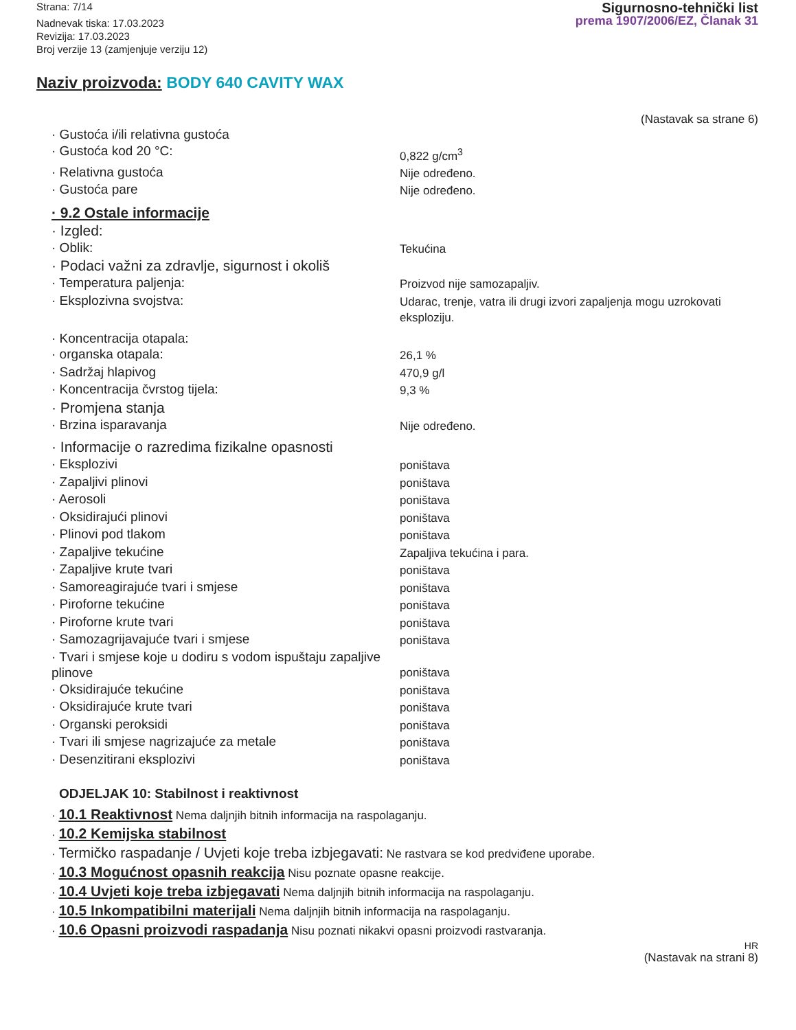Strana: 7/14
Nadnevak tiska: 17.03.2023
Revizija: 17.03.2023
Broj verzije 13 (zamjenjuje verziju 12)
Sigurnosno-tehnički list
prema 1907/2006/EZ, Članak 31
Naziv proizvoda: BODY 640 CAVITY WAX
(Nastavak sa strane 6)
· Gustoća i/ili relativna gustoća
· Gustoća kod 20 °C: 0,822 g/cm<sup>3</sup>
· Relativna gustoća Nije određeno.
· Gustoća pare Nije određeno.
· 9.2 Ostale informacije
· Izgled:
· Oblik: Tekućina
· Podaci važni za zdravlje, sigurnost i okoliš
· Temperatura paljenja: Proizvod nije samozapaljiv.
· Eksplozivna svojstva: Udarac, trenje, vatra ili drugi izvori zapaljenja mogu uzrokovati eksploziju.
· Koncentracija otapala:
· organska otapala: 26,1 %
· Sadržaj hlapivog 470,9 g/l
· Koncentracija čvrstog tijela: 9,3 %
· Promjena stanja
· Brzina isparavanja Nije određeno.
· Informacije o razredima fizikalne opasnosti
· Eksplozivi poništava
· Zapaljivi plinovi poništava
· Aerosoli poništava
· Oksidirajući plinovi poništava
· Plinovi pod tlakom poništava
· Zapaljive tekućine Zapaljiva tekućina i para.
· Zapaljive krute tvari poništava
· Samoreagirajuće tvari i smjese poništava
· Piroforne tekućine poništava
· Piroforne krute tvari poništava
· Samozagrijavajuće tvari i smjese poništava
· Tvari i smjese koje u dodiru s vodom ispuštaju zapaljive plinove
poništava
· Oksidirajuće tekućine poništava
· Oksidirajuće krute tvari poništava
· Organski peroksidi poništava
· Tvari ili smjese nagrizajuće za metale poništava
· Desenzitirani eksplozivi poništava
ODJELJAK 10: Stabilnost i reaktivnost
· 10.1 Reaktivnost Nema daljnjih bitnih informacija na raspolaganju.
· 10.2 Kemijska stabilnost
· Termičko raspadanje / Uvjeti koje treba izbjegavati: Ne rastvara se kod predviđene uporabe.
· 10.3 Mogućnost opasnih reakcija Nisu poznate opasne reakcije.
· 10.4 Uvjeti koje treba izbjegavati Nema daljnjih bitnih informacija na raspolaganju.
· 10.5 Inkompatibilni materijali Nema daljnjih bitnih informacija na raspolaganju.
· 10.6 Opasni proizvodi raspadanja Nisu poznati nikakvi opasni proizvodi rastvaranja.
HR
(Nastavak na strani 8)